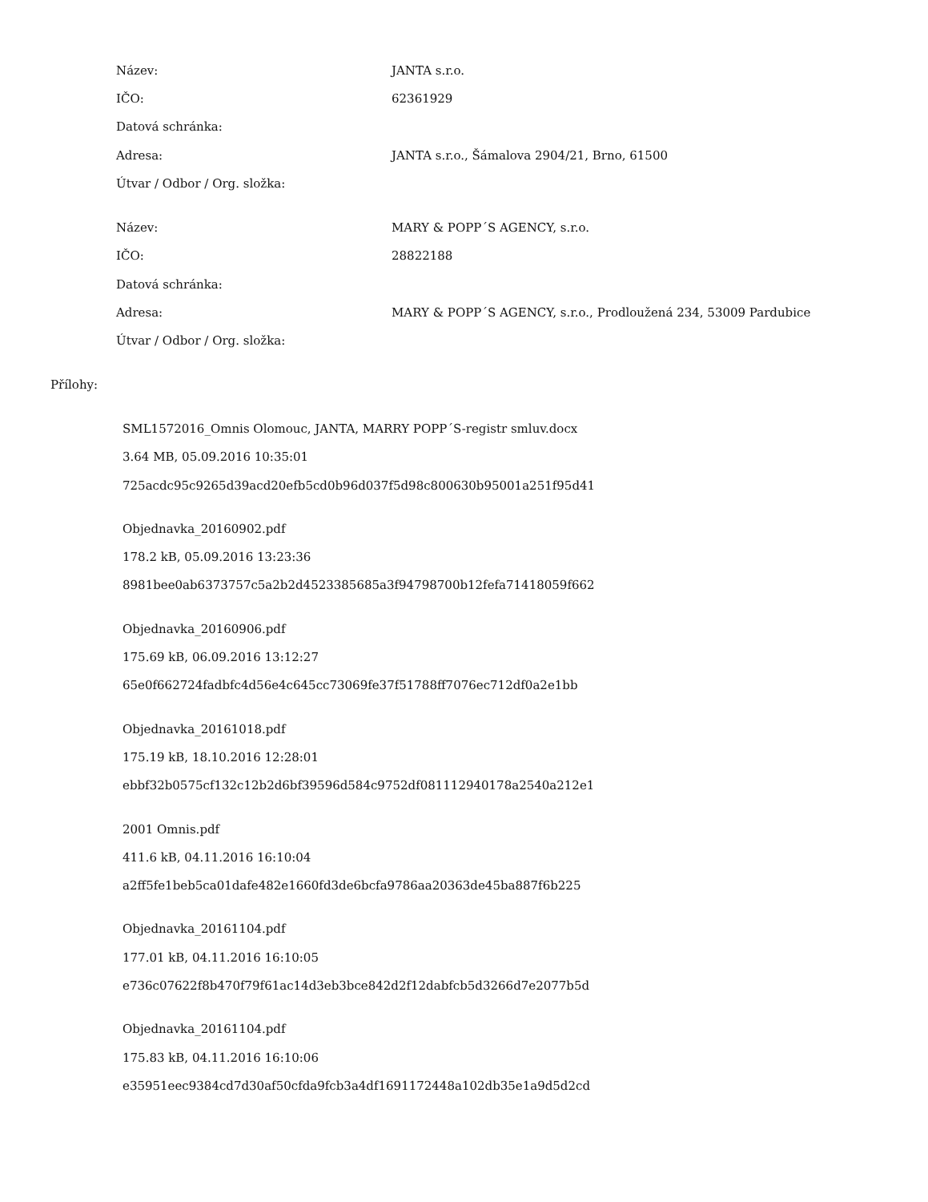| Název: | JANTA s.r.o. |
| IČO: | 62361929 |
| Datová schránka: | |
| Adresa: | JANTA s.r.o., Šámalova 2904/21, Brno, 61500 |
| Útvar / Odbor / Org. složka: | |
| Název: | MARY & POPP´S AGENCY, s.r.o. |
| IČO: | 28822188 |
| Datová schránka: | |
| Adresa: | MARY & POPP´S AGENCY, s.r.o., Prodloužená 234, 53009 Pardubice |
| Útvar / Odbor / Org. složka: | |
Přílohy:
SML1572016_Omnis Olomouc, JANTA, MARRY POPP´S-registr smluv.docx
3.64 MB, 05.09.2016 10:35:01
725acdc95c9265d39acd20efb5cd0b96d037f5d98c800630b95001a251f95d41
Objednavka_20160902.pdf
178.2 kB, 05.09.2016 13:23:36
8981bee0ab6373757c5a2b2d4523385685a3f94798700b12fefa71418059f662
Objednavka_20160906.pdf
175.69 kB, 06.09.2016 13:12:27
65e0f662724fadbfc4d56e4c645cc73069fe37f51788ff7076ec712df0a2e1bb
Objednavka_20161018.pdf
175.19 kB, 18.10.2016 12:28:01
ebbf32b0575cf132c12b2d6bf39596d584c9752df081112940178a2540a212e1
2001 Omnis.pdf
411.6 kB, 04.11.2016 16:10:04
a2ff5fe1beb5ca01dafe482e1660fd3de6bcfa9786aa20363de45ba887f6b225
Objednavka_20161104.pdf
177.01 kB, 04.11.2016 16:10:05
e736c07622f8b470f79f61ac14d3eb3bce842d2f12dabfcb5d3266d7e2077b5d
Objednavka_20161104.pdf
175.83 kB, 04.11.2016 16:10:06
e35951eec9384cd7d30af50cfda9fcb3a4df1691172448a102db35e1a9d5d2cd